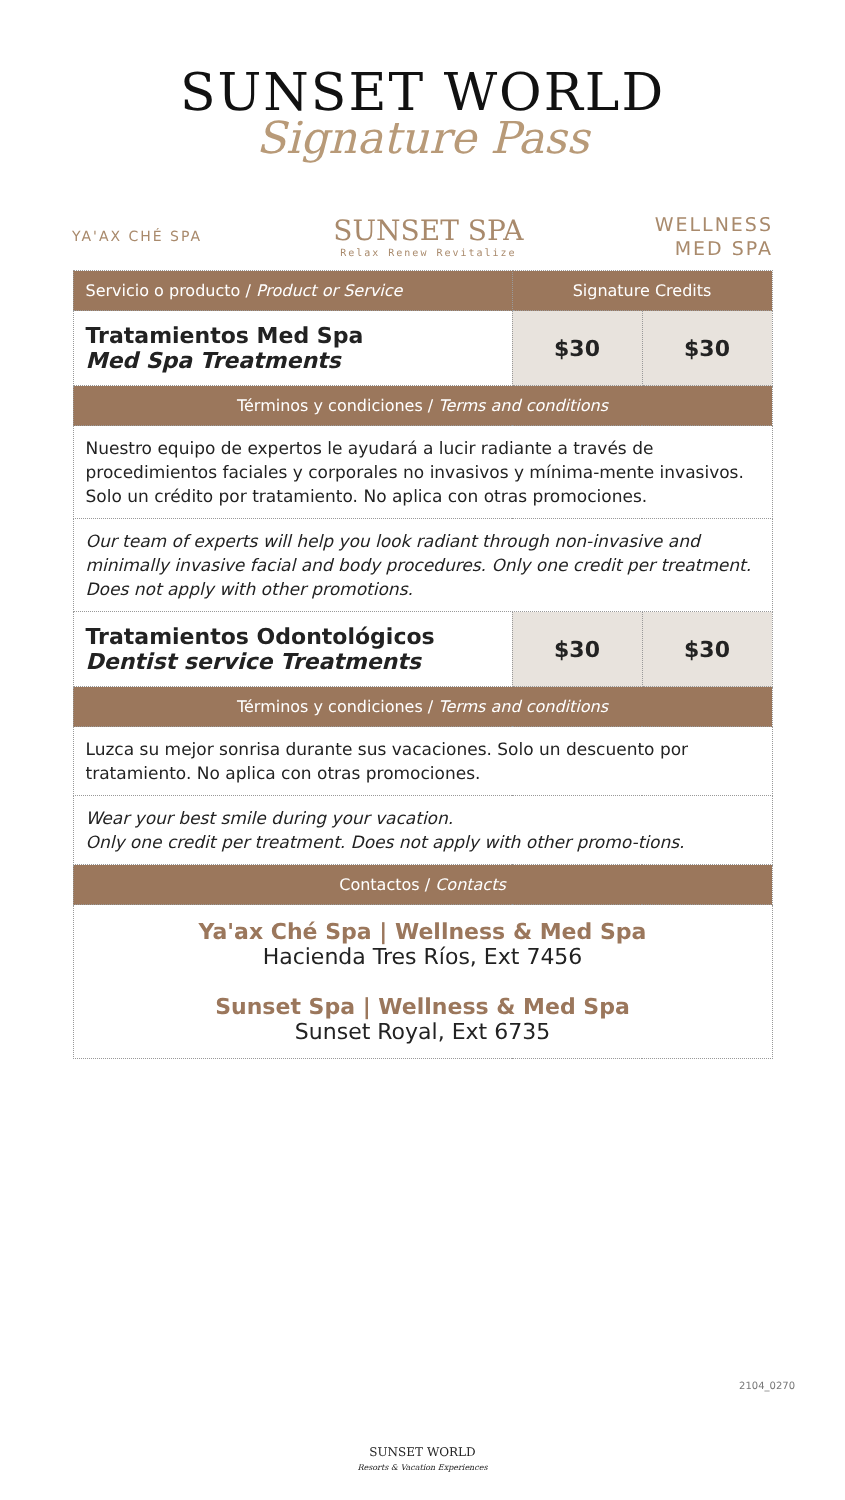SUNSET WORLD
Signature Pass
YA'AX CHÉ SPA
SUNSET SPA
Relax Renew Revitalize
WELLNESS
MED SPA
| Servicio o producto / Product or Service | Signature Credits | |
| --- | --- | --- |
| Tratamientos Med Spa Med Spa Treatments | $30 | $30 |
| Términos y condiciones / Terms and conditions | | |
| Nuestro equipo de expertos le ayudará a lucir radiante a través de procedimientos faciales y corporales no invasivos y mínima-mente invasivos. Solo un crédito por tratamiento. No aplica con otras promociones. | | |
| Our team of experts will help you look radiant through non-invasive and minimally invasive facial and body procedures. Only one credit per treatment. Does not apply with other promotions. | | |
| Tratamientos Odontológicos Dentist service Treatments | $30 | $30 |
| Términos y condiciones / Terms and conditions | | |
| Luzca su mejor sonrisa durante sus vacaciones. Solo un descuento por tratamiento. No aplica con otras promociones. | | |
| Wear your best smile during your vacation. Only one credit per treatment. Does not apply with other promo-tions. | | |
| Contactos / Contacts | | |
| Ya'ax Ché Spa / Wellness & Med Spa Hacienda Tres Ríos, Ext 7456 Sunset Spa / Wellness & Med Spa Sunset Royal, Ext 6735 | | |
2104_0270
SUNSET WORLD
Resorts & Vacation Experiences